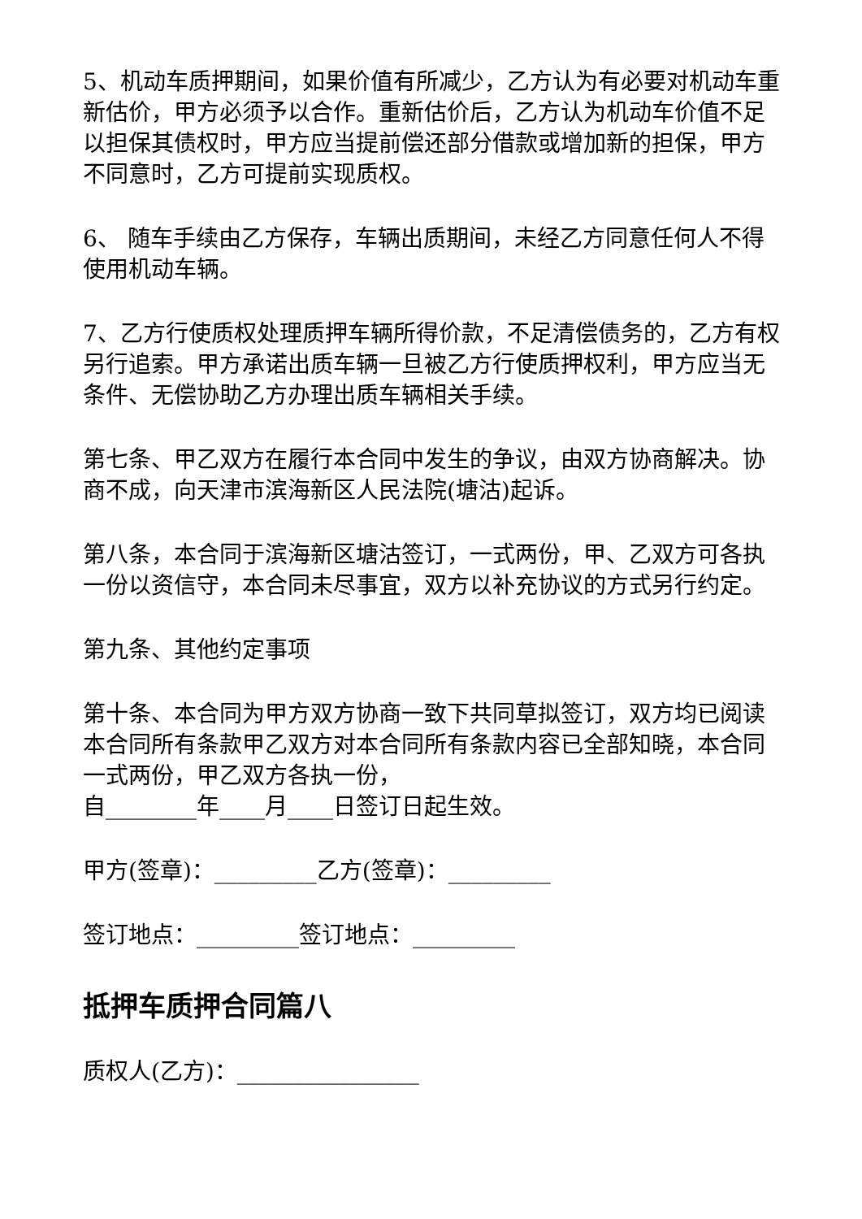5、机动车质押期间，如果价值有所减少，乙方认为有必要对机动车重新估价，甲方必须予以合作。重新估价后，乙方认为机动车价值不足以担保其债权时，甲方应当提前偿还部分借款或增加新的担保，甲方不同意时，乙方可提前实现质权。
6、 随车手续由乙方保存，车辆出质期间，未经乙方同意任何人不得使用机动车辆。
7、乙方行使质权处理质押车辆所得价款，不足清偿债务的，乙方有权另行追索。甲方承诺出质车辆一旦被乙方行使质押权利，甲方应当无条件、无偿协助乙方办理出质车辆相关手续。
第七条、甲乙双方在履行本合同中发生的争议，由双方协商解决。协商不成，向天津市滨海新区人民法院(塘沽)起诉。
第八条，本合同于滨海新区塘沽签订，一式两份，甲、乙双方可各执一份以资信守，本合同未尽事宜，双方以补充协议的方式另行约定。
第九条、其他约定事项
第十条、本合同为甲方双方协商一致下共同草拟签订，双方均已阅读本合同所有条款甲乙双方对本合同所有条款内容已全部知晓，本合同一式两份，甲乙双方各执一份，
自________年____月____日签订日起生效。
甲方(签章)：_________乙方(签章)：_________
签订地点：_________签订地点：_________
抵押车质押合同篇八
质权人(乙方)：________________